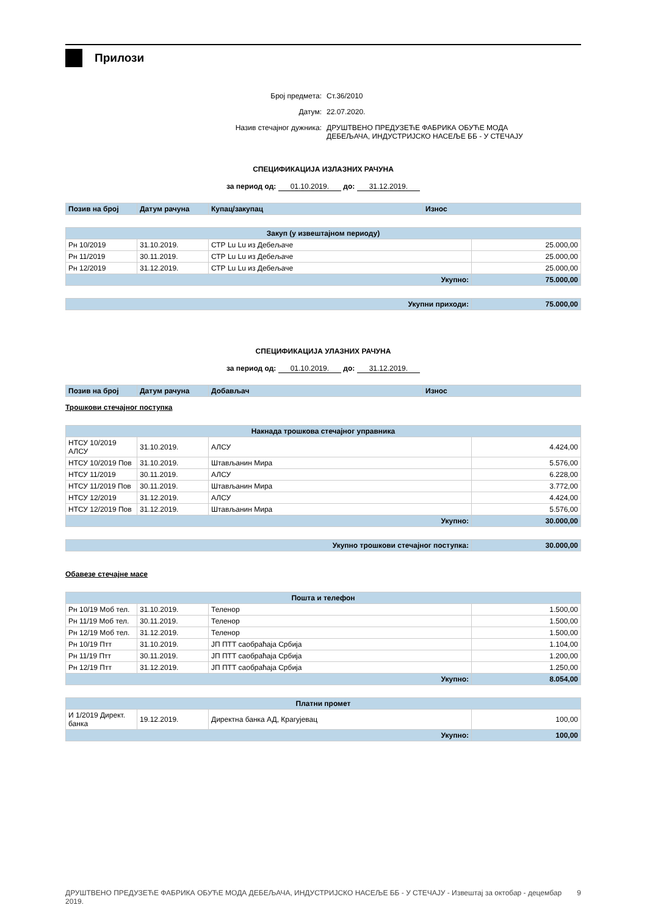Прилози
Број предмета: Ст.36/2010
Датум: 22.07.2020.
Назив стечајног дужника: ДРУШТВЕНО ПРЕДУЗЕЋЕ ФАБРИКА ОБУЋЕ МОДА
ДЕБЕЉАЧА, ИНДУСТРИЈСКО НАСЕЉЕ ББ - У СТЕЧАЈУ
СПЕЦИФИКАЦИЈА ИЗЛАЗНИХ РАЧУНА
за период од: 01.10.2019. до: 31.12.2019.
| Позив на број | Датум рачуна | Купац/закупац | Износ |
| --- | --- | --- | --- |
| Закуп (у извештајном периоду) | | | |
| --- | --- | --- | --- |
| Рн 10/2019 | 31.10.2019. | СТР Lu Lu из Дебељаче | 25.000,00 |
| Рн 11/2019 | 30.11.2019. | СТР Lu Lu из Дебељаче | 25.000,00 |
| Рн 12/2019 | 31.12.2019. | СТР Lu Lu из Дебељаче | 25.000,00 |
| Укупно: | | | 75.000,00 |
| Укупни приходи: | 75.000,00 |
СПЕЦИФИКАЦИЈА УЛАЗНИХ РАЧУНА
за период од: 01.10.2019. до: 31.12.2019.
| Позив на број | Датум рачуна | Добављач | Износ |
| --- | --- | --- | --- |
Трошкови стечајног поступка
| Накнада трошкова стечајног управника | | | |
| --- | --- | --- | --- |
| НТСУ 10/2019 АЛСУ | 31.10.2019. | АЛСУ | 4.424,00 |
| НТСУ 10/2019 Пов | 31.10.2019. | Штављанин Мира | 5.576,00 |
| НТСУ 11/2019 | 30.11.2019. | АЛСУ | 6.228,00 |
| НТСУ 11/2019 Пов | 30.11.2019. | Штављанин Мира | 3.772,00 |
| НТСУ 12/2019 | 31.12.2019. | АЛСУ | 4.424,00 |
| НТСУ 12/2019 Пов | 31.12.2019. | Штављанин Мира | 5.576,00 |
| Укупно: | | | 30.000,00 |
| Укупно трошкови стечајног поступка: | 30.000,00 |
Обавезе стечајне масе
| Пошта и телефон | | | |
| --- | --- | --- | --- |
| Рн 10/19 Моб тел. | 31.10.2019. | Теленор | 1.500,00 |
| Рн 11/19 Моб тел. | 30.11.2019. | Теленор | 1.500,00 |
| Рн 12/19 Моб тел. | 31.12.2019. | Теленор | 1.500,00 |
| Рн 10/19 Птт | 31.10.2019. | ЈП ПТТ саобраћаја Србија | 1.104,00 |
| Рн 11/19 Птт | 30.11.2019. | ЈП ПТТ саобраћаја Србија | 1.200,00 |
| Рн 12/19 Птт | 31.12.2019. | ЈП ПТТ саобраћаја Србија | 1.250,00 |
| Укупно: | | | 8.054,00 |
| Платни промет | | | |
| --- | --- | --- | --- |
| И 1/2019 Директ. банка | 19.12.2019. | Директна банка АД, Крагујевац | 100,00 |
| Укупно: | | | 100,00 |
ДРУШТВЕНО ПРЕДУЗЕЋЕ ФАБРИКА ОБУЋЕ МОДА ДЕБЕЉАЧА, ИНДУСТРИЈСКО НАСЕЉЕ ББ - У СТЕЧАЈУ - Извештај за октобар - децембар 2019. 9